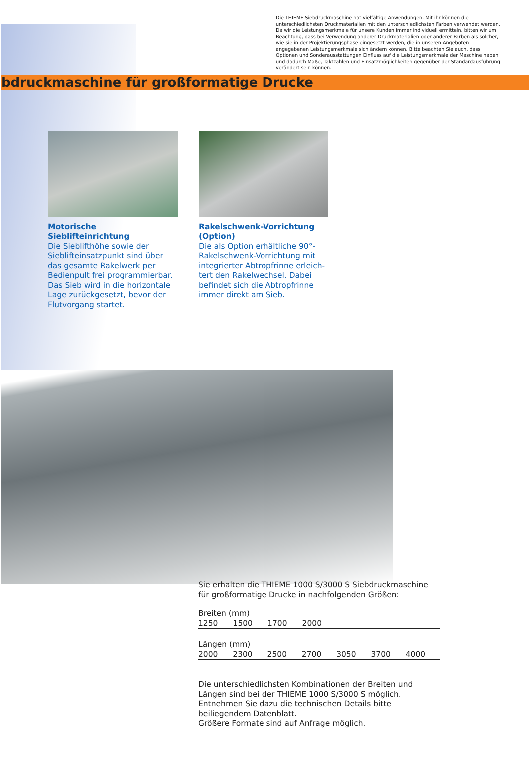Die THIEME Siebdruckmaschine hat vielfältige Anwendungen. Mit ihr können die unterschiedlichsten Druckmaterialien mit den unterschiedlichsten Farben verwendet werden. Da wir die Leistungsmerkmale für unsere Kunden immer individuell ermitteln, bitten wir um Beachtung, dass bei Verwendung anderer Druckmaterialien oder anderer Farben als solcher, wie sie in der Projektierungsphase eingesetzt werden, die in unseren Angeboten angegebenen Leistungsmerkmale sich ändern können. Bitte beachten Sie auch, dass Optionen und Sonderausstattungen Einfluss auf die Leistungsmerkmale der Maschine haben und dadurch Maße, Taktzahlen und Einsatzmöglichkeiten gegenüber der Standardausführung verändert sein können.
bdruckmaschine für großformatige Drucke
Motorische Sieblifteinrichtung
Die Sieblifthöhe sowie der Sieblifteinsatzpunkt sind über das gesamte Rakelwerk per Bedien­pult frei programmierbar. Das Sieb wird in die horizontale Lage zurückgesetzt, bevor der Flutvor­gang startet.
Rakelschwenk-Vorrichtung (Option)
Die als Option erhältliche 90°-Rakelschwenk-Vorrichtung mit integrierter Abtropfrinne erleich­tert den Rakelwechsel. Dabei befindet sich die Abtropfrinne immer direkt am Sieb.
Sie erhalten die THIEME 1000 S/3000 S Siebdruckmaschine für großformatige Drucke in nachfolgenden Größen:
| Breiten (mm) | | | | | | |
| --- | --- | --- | --- | --- | --- | --- |
| 1250 | 1500 | 1700 | 2000 | | | |
| Längen (mm) | | | | | | |
| --- | --- | --- | --- | --- | --- | --- |
| 2000 | 2300 | 2500 | 2700 | 3050 | 3700 | 4000 |
Die unterschiedlichsten Kombinationen der Breiten und Längen sind bei der THIEME 1000 S/3000 S möglich.
Entnehmen Sie dazu die technischen Details bitte beiliegendem Datenblatt.
Größere Formate sind auf Anfrage möglich.